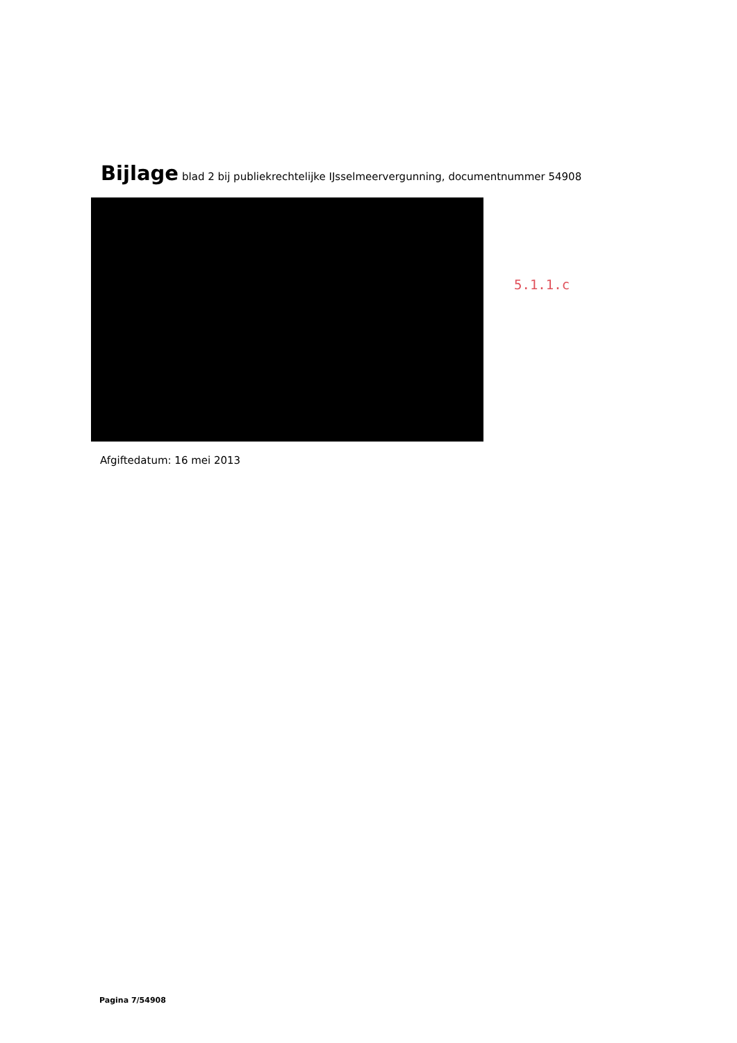Bijlage blad 2 bij publiekrechtelijke IJsselmeervergunning, documentnummer 54908
5.1.1.c
Afgiftedatum: 16 mei 2013
Pagina 7/54908